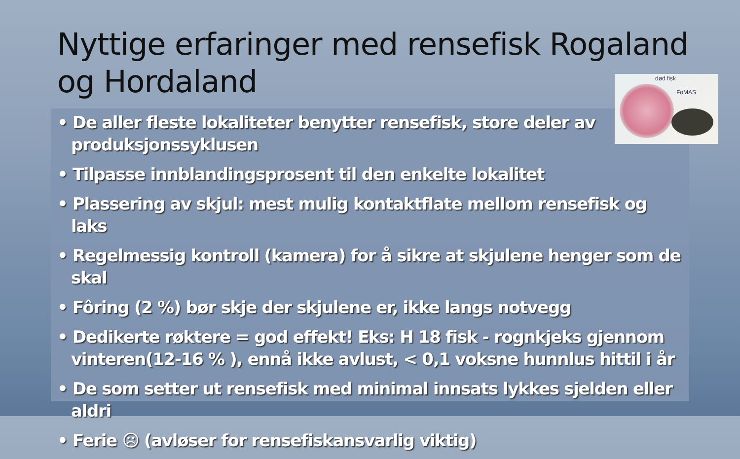Nyttige erfaringer med rensefisk Rogaland og Hordaland
død fisk
FoMAS
• De aller fleste lokaliteter benytter rensefisk, store deler av produksjonssyklusen
• Tilpasse innblandingsprosent til den enkelte lokalitet
• Plassering av skjul: mest mulig kontaktflate mellom rensefisk og laks
• Regelmessig kontroll (kamera) for å sikre at skjulene henger som de skal
• Fôring (2 %) bør skje der skjulene er, ikke langs notvegg
• Dedikerte røktere = god effekt! Eks: H 18 fisk - rognkjeks gjennom vinteren(12-16 % ), ennå ikke avlust, < 0,1 voksne hunnlus hittil i år
• De som setter ut rensefisk med minimal innsats lykkes sjelden eller aldri
• Ferie ☹ (avløser for rensefiskansvarlig viktig)